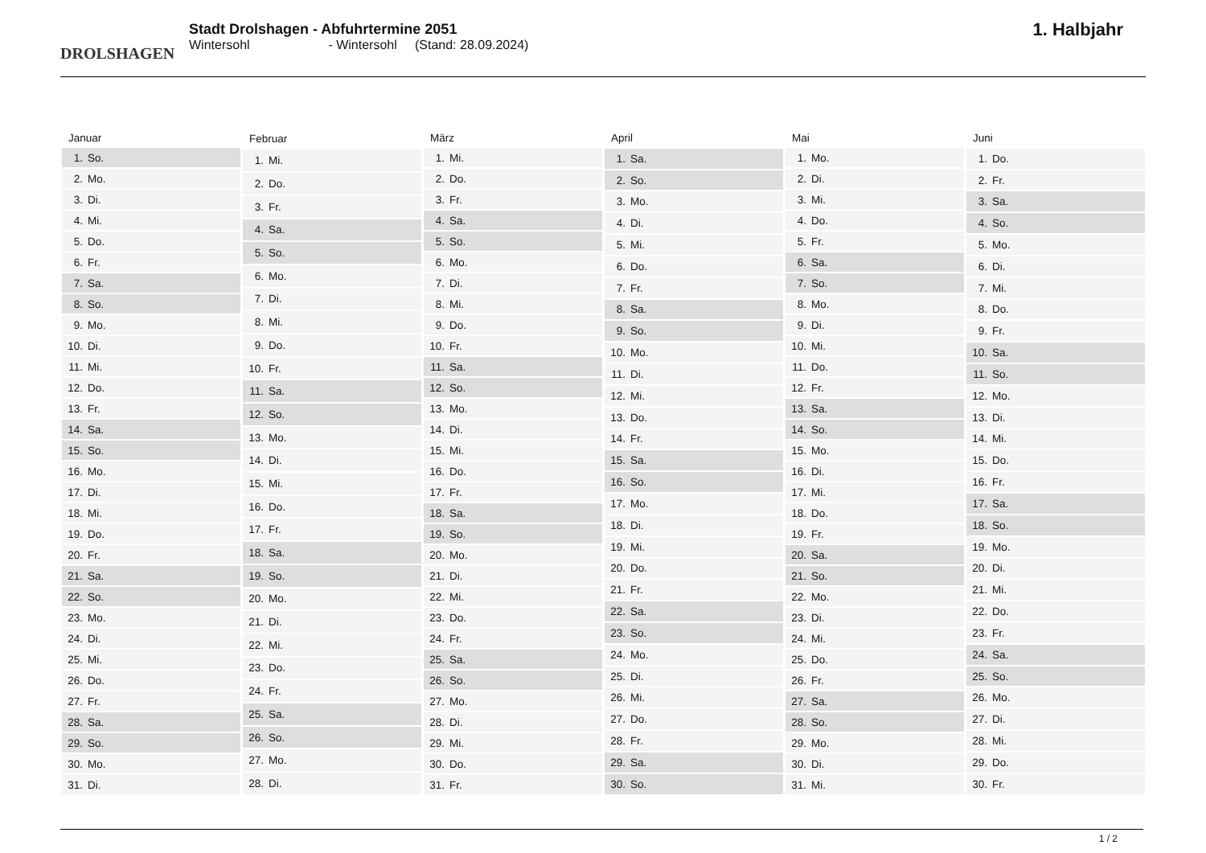DROLSHAGEN
Stadt Drolshagen - Abfuhrtermine 2051
Wintersohl - Wintersohl (Stand: 28.09.2024)
1. Halbjahr
| Januar | |
| --- | --- |
| 1. | So. |
| 2. | Mo. |
| 3. | Di. |
| 4. | Mi. |
| 5. | Do. |
| 6. | Fr. |
| 7. | Sa. |
| 8. | So. |
| 9. | Mo. |
| 10. | Di. |
| 11. | Mi. |
| 12. | Do. |
| 13. | Fr. |
| 14. | Sa. |
| 15. | So. |
| 16. | Mo. |
| 17. | Di. |
| 18. | Mi. |
| 19. | Do. |
| 20. | Fr. |
| 21. | Sa. |
| 22. | So. |
| 23. | Mo. |
| 24. | Di. |
| 25. | Mi. |
| 26. | Do. |
| 27. | Fr. |
| 28. | Sa. |
| 29. | So. |
| 30. | Mo. |
| 31. | Di. |
| Februar | |
| --- | --- |
| 1. | Mi. |
| 2. | Do. |
| 3. | Fr. |
| 4. | Sa. |
| 5. | So. |
| 6. | Mo. |
| 7. | Di. |
| 8. | Mi. |
| 9. | Do. |
| 10. | Fr. |
| 11. | Sa. |
| 12. | So. |
| 13. | Mo. |
| 14. | Di. |
| 15. | Mi. |
| 16. | Do. |
| 17. | Fr. |
| 18. | Sa. |
| 19. | So. |
| 20. | Mo. |
| 21. | Di. |
| 22. | Mi. |
| 23. | Do. |
| 24. | Fr. |
| 25. | Sa. |
| 26. | So. |
| 27. | Mo. |
| 28. | Di. |
| März | |
| --- | --- |
| 1. | Mi. |
| 2. | Do. |
| 3. | Fr. |
| 4. | Sa. |
| 5. | So. |
| 6. | Mo. |
| 7. | Di. |
| 8. | Mi. |
| 9. | Do. |
| 10. | Fr. |
| 11. | Sa. |
| 12. | So. |
| 13. | Mo. |
| 14. | Di. |
| 15. | Mi. |
| 16. | Do. |
| 17. | Fr. |
| 18. | Sa. |
| 19. | So. |
| 20. | Mo. |
| 21. | Di. |
| 22. | Mi. |
| 23. | Do. |
| 24. | Fr. |
| 25. | Sa. |
| 26. | So. |
| 27. | Mo. |
| 28. | Di. |
| 29. | Mi. |
| 30. | Do. |
| 31. | Fr. |
| April | |
| --- | --- |
| 1. | Sa. |
| 2. | So. |
| 3. | Mo. |
| 4. | Di. |
| 5. | Mi. |
| 6. | Do. |
| 7. | Fr. |
| 8. | Sa. |
| 9. | So. |
| 10. | Mo. |
| 11. | Di. |
| 12. | Mi. |
| 13. | Do. |
| 14. | Fr. |
| 15. | Sa. |
| 16. | So. |
| 17. | Mo. |
| 18. | Di. |
| 19. | Mi. |
| 20. | Do. |
| 21. | Fr. |
| 22. | Sa. |
| 23. | So. |
| 24. | Mo. |
| 25. | Di. |
| 26. | Mi. |
| 27. | Do. |
| 28. | Fr. |
| 29. | Sa. |
| 30. | So. |
| Mai | |
| --- | --- |
| 1. | Mo. |
| 2. | Di. |
| 3. | Mi. |
| 4. | Do. |
| 5. | Fr. |
| 6. | Sa. |
| 7. | So. |
| 8. | Mo. |
| 9. | Di. |
| 10. | Mi. |
| 11. | Do. |
| 12. | Fr. |
| 13. | Sa. |
| 14. | So. |
| 15. | Mo. |
| 16. | Di. |
| 17. | Mi. |
| 18. | Do. |
| 19. | Fr. |
| 20. | Sa. |
| 21. | So. |
| 22. | Mo. |
| 23. | Di. |
| 24. | Mi. |
| 25. | Do. |
| 26. | Fr. |
| 27. | Sa. |
| 28. | So. |
| 29. | Mo. |
| 30. | Di. |
| 31. | Mi. |
| Juni | |
| --- | --- |
| 1. | Do. |
| 2. | Fr. |
| 3. | Sa. |
| 4. | So. |
| 5. | Mo. |
| 6. | Di. |
| 7. | Mi. |
| 8. | Do. |
| 9. | Fr. |
| 10. | Sa. |
| 11. | So. |
| 12. | Mo. |
| 13. | Di. |
| 14. | Mi. |
| 15. | Do. |
| 16. | Fr. |
| 17. | Sa. |
| 18. | So. |
| 19. | Mo. |
| 20. | Di. |
| 21. | Mi. |
| 22. | Do. |
| 23. | Fr. |
| 24. | Sa. |
| 25. | So. |
| 26. | Mo. |
| 27. | Di. |
| 28. | Mi. |
| 29. | Do. |
| 30. | Fr. |
1 / 2